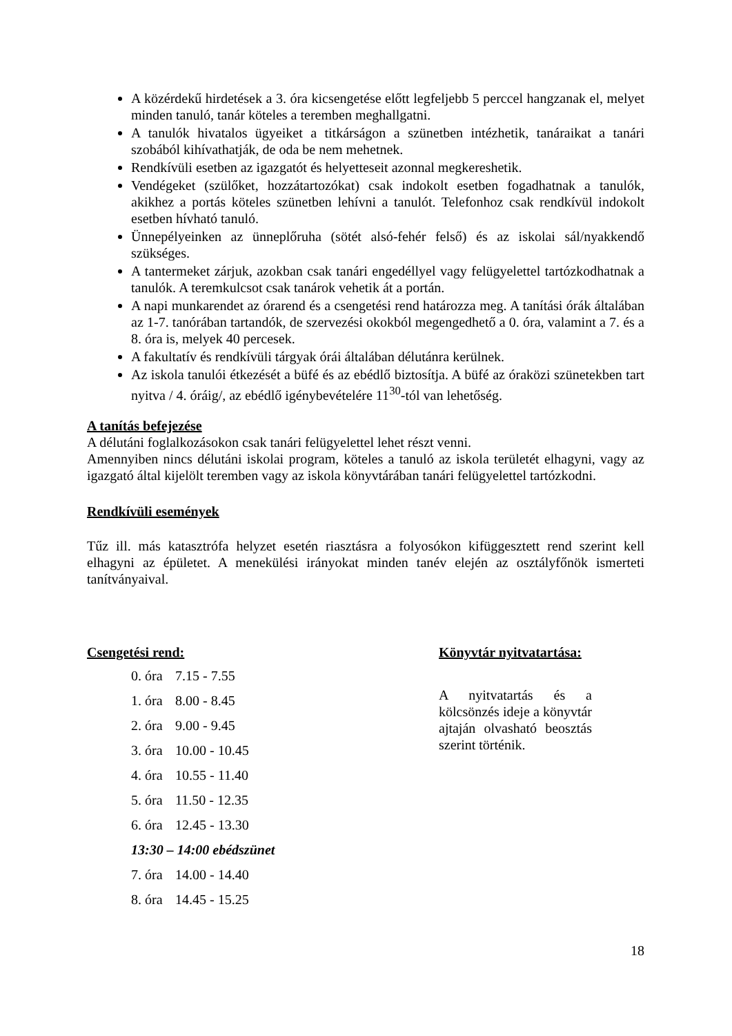A közérdekű hirdetések a 3. óra kicsengetése előtt legfeljebb 5 perccel hangzanak el, melyet minden tanuló, tanár köteles a teremben meghallgatni.
A tanulók hivatalos ügyeiket a titkárságon a szünetben intézhetik, tanáraikat a tanári szobából kihívathatják, de oda be nem mehetnek.
Rendkívüli esetben az igazgatót és helyetteseit azonnal megkereshetik.
Vendégeket (szülőket, hozzátartozókat) csak indokolt esetben fogadhatnak a tanulók, akikhez a portás köteles szünetben lehívni a tanulót. Telefonhoz csak rendkívül indokolt esetben hívható tanuló.
Ünnepélyeinken az ünneplőruha (sötét alsó-fehér felső) és az iskolai sál/nyakkendő szükséges.
A tantermeket zárjuk, azokban csak tanári engedéllyel vagy felügyelettel tartózkodhatnak a tanulók. A teremkulcsot csak tanárok vehetik át a portán.
A napi munkarendet az órarend és a csengetési rend határozza meg. A tanítási órák általában az 1-7. tanórában tartandók, de szervezési okokból megengedhető a 0. óra, valamint a 7. és a 8. óra is, melyek 40 percesek.
A fakultatív és rendkívüli tárgyak órái általában délutánra kerülnek.
Az iskola tanulói étkezését a büfé és az ebédlő biztosítja. A büfé az óraközi szünetekben tart nyitva / 4. óráig/, az ebédlő igénybevételére 11<sup>30</sup>-tól van lehetőség.
A tanítás befejezése
A délutáni foglalkozásokon csak tanári felügyelettel lehet részt venni.
Amennyiben nincs délutáni iskolai program, köteles a tanuló az iskola területét elhagyni, vagy az igazgató által kijelölt teremben vagy az iskola könyvtárában tanári felügyelettel tartózkodni.
Rendkívüli események
Tűz ill. más katasztrófa helyzet esetén riasztásra a folyosókon kifüggesztett rend szerint kell elhagyni az épületet. A menekülési irányokat minden tanév elején az osztályfőnök ismerteti tanítványaival.
Csengetési rend:
0. óra 7.15 - 7.55
1. óra 8.00 - 8.45
2. óra 9.00 - 9.45
3. óra 10.00 - 10.45
4. óra 10.55 - 11.40
5. óra 11.50 - 12.35
6. óra 12.45 - 13.30
13:30 – 14:00 ebédszünet
7. óra 14.00 - 14.40
8. óra 14.45 - 15.25
Könyvtár nyitvatartása:
A nyitvatartás és a kölcsönzés ideje a könyvtár ajtaján olvasható beosztás szerint történik.
18